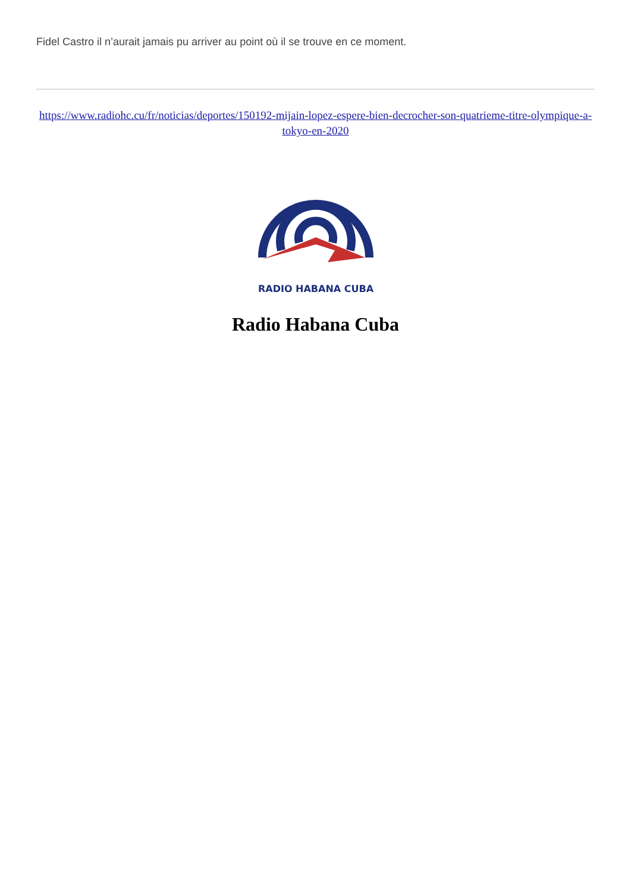Fidel Castro il n’aurait jamais pu arriver au point où il se trouve en ce moment.
https://www.radiohc.cu/fr/noticias/deportes/150192-mijain-lopez-espere-bien-decrocher-son-quatrieme-titre-olympique-a-tokyo-en-2020
RADIO HABANA CUBA
Radio Habana Cuba